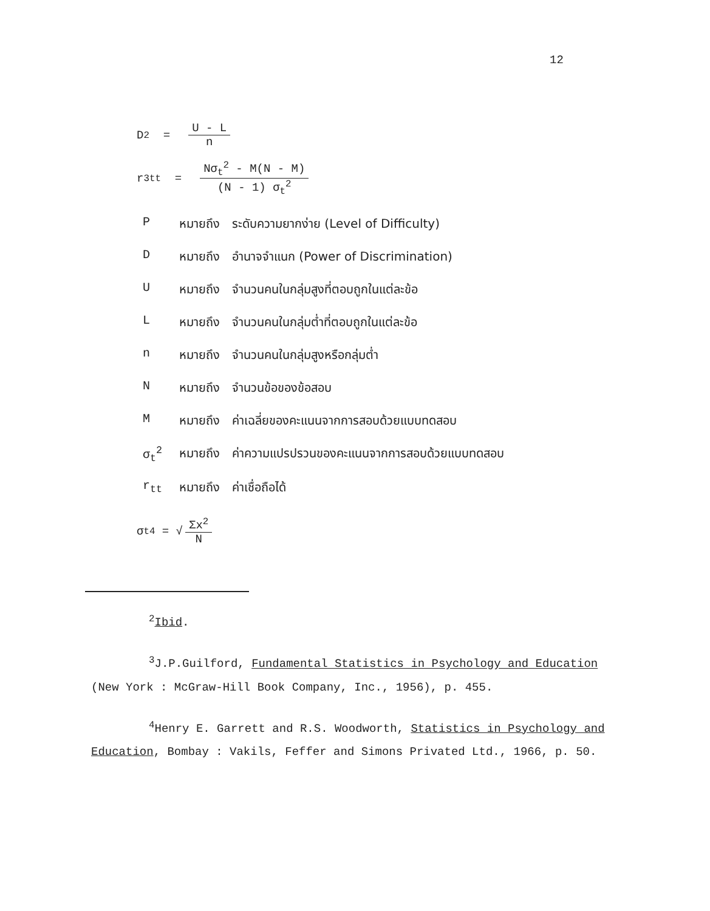12
D<sup>2</sup> =
U - L
n
r<sup>3</sup><sub>tt</sub> =
Nσ<sub>t</sub><sup>2</sup> - M(N - M)
(N - 1) σ<sub>t</sub><sup>2</sup>
| P | หมายถึง | ระดับความยากง่าย (Level of Difficulty) |
| D | หมายถึง | อำนาจจำแนก (Power of Discrimination) |
| U | หมายถึง | จำนวนคนในกลุ่มสูงที่ตอบถูกในแต่ละข้อ |
| L | หมายถึง | จำนวนคนในกลุ่มต่ำที่ตอบถูกในแต่ละข้อ |
| n | หมายถึง | จำนวนคนในกลุ่มสูงหรือกลุ่มต่ำ |
| N | หมายถึง | จำนวนข้อของข้อสอบ |
| M | หมายถึง | ค่าเฉลี่ยของคะแนนจากการสอบด้วยแบบทดสอบ |
| σ<sub>t</sub><sup>2</sup> | หมายถึง | ค่าความแปรปรวนของคะแนนจากการสอบด้วยแบบทดสอบ |
| r<sub>tt</sub> | หมายถึง | ค่าเชื่อถือได้ |
σ<sub>t</sub><sup>4</sup> = √
Σx<sup>2</sup>
N
<sup>2</sup> Ibid.
<sup>3</sup> J.P.Guilford, Fundamental Statistics in Psychology and Education (New York : McGraw-Hill Book Company, Inc., 1956), p. 455.
<sup>4</sup> Henry E. Garrett and R.S. Woodworth, Statistics in Psychology and Education, Bombay : Vakils, Feffer and Simons Privated Ltd., 1966, p. 50.